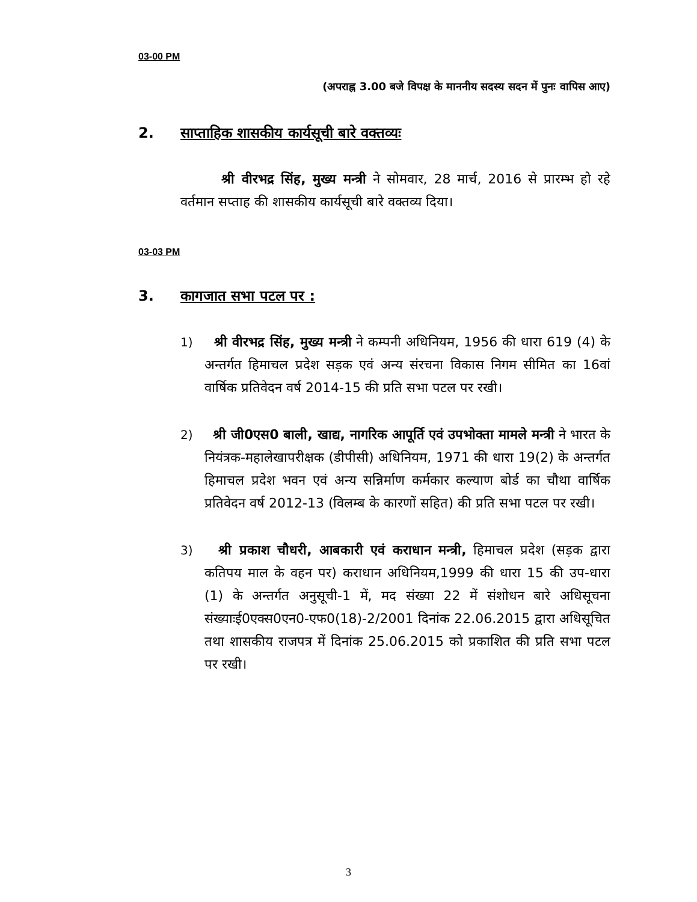03-00 PM
(अपराह्न 3.00 बजे विपक्ष के माननीय सदस्य सदन में पुनः वापिस आए)
2. साप्ताहिक शासकीय कार्यसूची बारे वक्तव्यः
श्री वीरभद्र सिंह, मुख्य मन्त्री ने सोमवार, 28 मार्च, 2016 से प्रारम्भ हो रहे वर्तमान सप्ताह की शासकीय कार्यसूची बारे वक्तव्य दिया।
03-03 PM
3. कागजात सभा पटल पर :
1) श्री वीरभद्र सिंह, मुख्य मन्त्री ने कम्पनी अधिनियम, 1956 की धारा 619 (4) के अन्तर्गत हिमाचल प्रदेश सड़क एवं अन्य संरचना विकास निगम सीमित का 16वां वार्षिक प्रतिवेदन वर्ष 2014-15 की प्रति सभा पटल पर रखी।
2) श्री जी0एस0 बाली, खाद्य, नागरिक आपूर्ति एवं उपभोक्ता मामले मन्त्री ने भारत के नियंत्रक-महालेखापरीक्षक (डीपीसी) अधिनियम, 1971 की धारा 19(2) के अन्तर्गत हिमाचल प्रदेश भवन एवं अन्य सन्निर्माण कर्मकार कल्याण बोर्ड का चौथा वार्षिक प्रतिवेदन वर्ष 2012-13 (विलम्ब के कारणों सहित) की प्रति सभा पटल पर रखी।
3) श्री प्रकाश चौधरी, आबकारी एवं कराधान मन्त्री, हिमाचल प्रदेश (सड़क द्वारा कतिपय माल के वहन पर) कराधान अधिनियम,1999 की धारा 15 की उप-धारा (1) के अन्तर्गत अनुसूची-1 में, मद संख्या 22 में संशोधन बारे अधिसूचना संख्याःई0एक्स0एन0-एफ0(18)-2/2001 दिनांक 22.06.2015 द्वारा अधिसूचित तथा शासकीय राजपत्र में दिनांक 25.06.2015 को प्रकाशित की प्रति सभा पटल पर रखी।
3